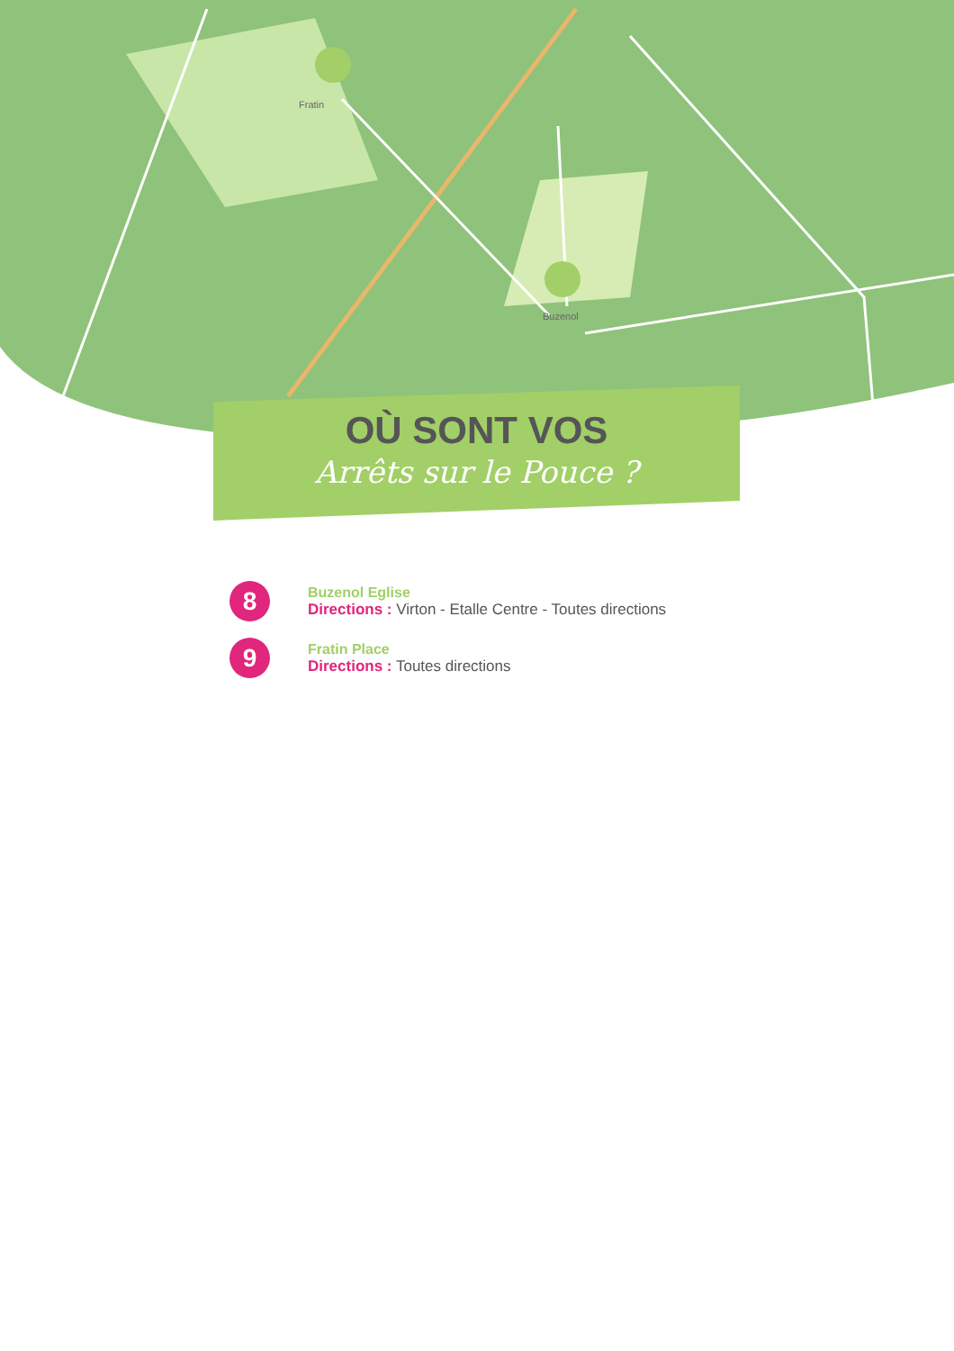Fratin
Buzenol
OÙ SONT VOS
Arrêts sur le Pouce ?
8
Buzenol Eglise
Directions : Virton - Etalle Centre - Toutes directions
9
Fratin Place
Directions : Toutes directions